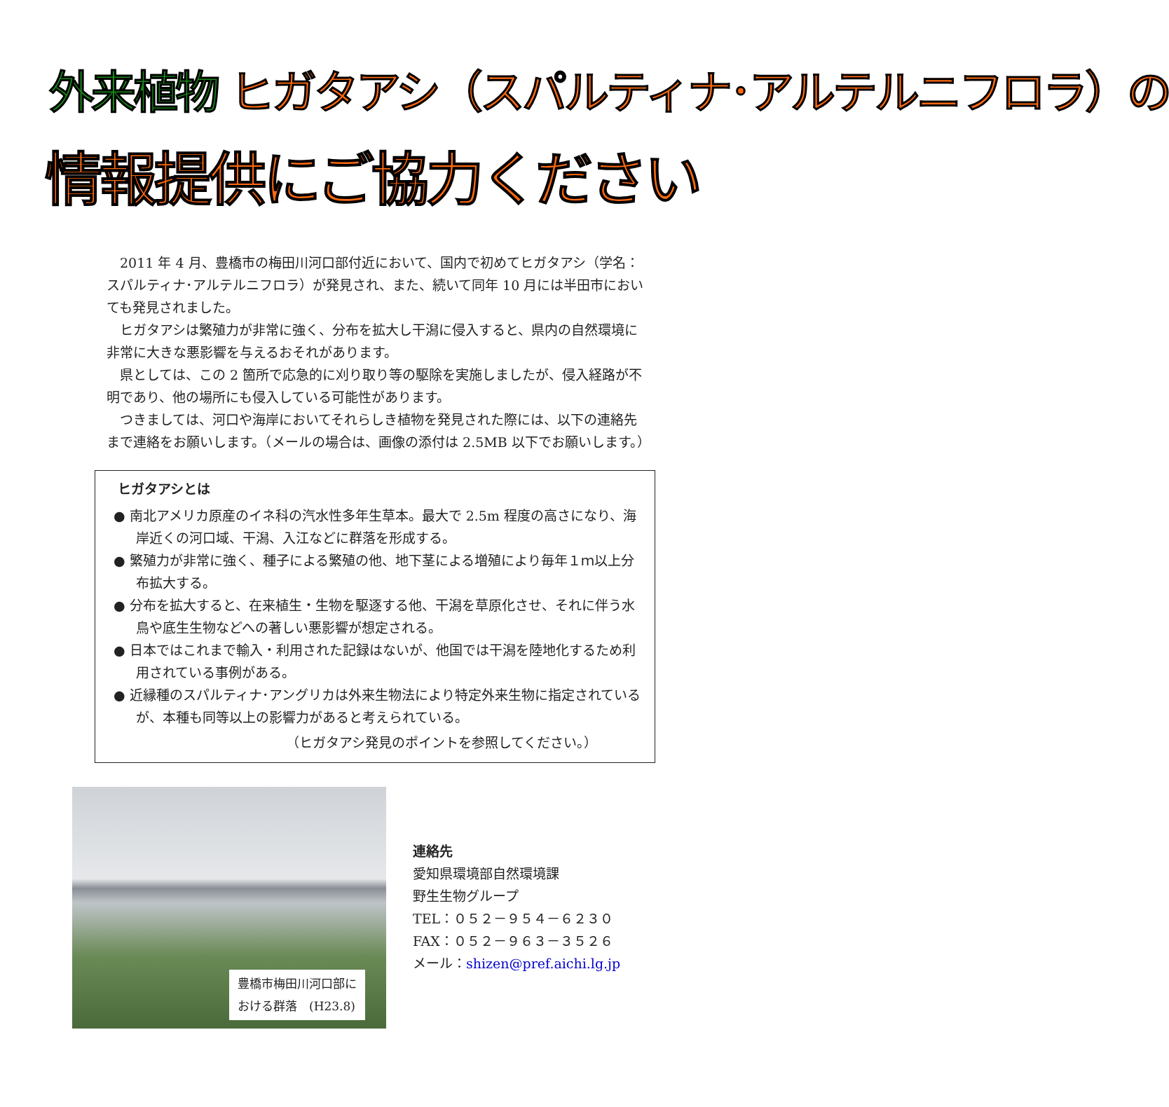外来植物 ヒガタアシ（スパルティナ･アルテルニフロラ）の
情報提供にご協力ください
2011 年 4 月、豊橋市の梅田川河口部付近において、国内で初めてヒガタアシ（学名：スパルティナ･アルテルニフロラ）が発見され、また、続いて同年 10 月には半田市においても発見されました。
ヒガタアシは繁殖力が非常に強く、分布を拡大し干潟に侵入すると、県内の自然環境に非常に大きな悪影響を与えるおそれがあります。
県としては、この 2 箇所で応急的に刈り取り等の駆除を実施しましたが、侵入経路が不明であり、他の場所にも侵入している可能性があります。
つきましては、河口や海岸においてそれらしき植物を発見された際には、以下の連絡先まで連絡をお願いします。（メールの場合は、画像の添付は 2.5MB 以下でお願いします。）
ヒガタアシとは
● 南北アメリカ原産のイネ科の汽水性多年生草本。最大で 2.5m 程度の高さになり、海岸近くの河口域、干潟、入江などに群落を形成する。
● 繁殖力が非常に強く、種子による繁殖の他、地下茎による増殖により毎年１ｍ以上分布拡大する。
● 分布を拡大すると、在来植生・生物を駆逐する他、干潟を草原化させ、それに伴う水鳥や底生生物などへの著しい悪影響が想定される。
● 日本ではこれまで輸入・利用された記録はないが、他国では干潟を陸地化するため利用されている事例がある。
● 近縁種のスパルティナ･アングリカは外来生物法により特定外来生物に指定されているが、本種も同等以上の影響力があると考えられている。
（ヒガタアシ発見のポイントを参照してください。）
豊橋市梅田川河口部に
おける群落　(H23.8)
連絡先
愛知県環境部自然環境課
野生生物グループ
TEL：０５２－９５４－６２３０
FAX：０５２－９６３－３５２６
メール：shizen@pref.aichi.lg.jp